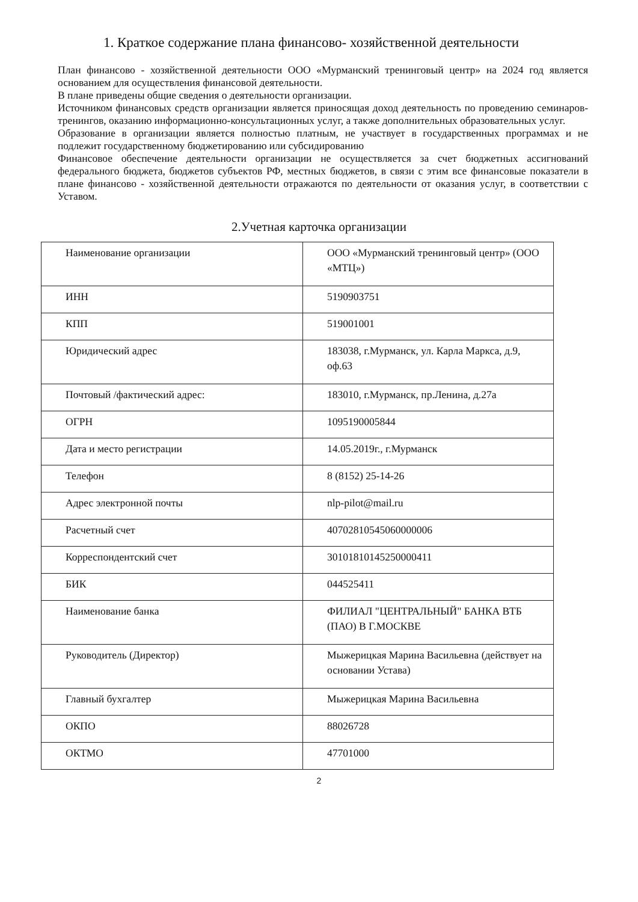1. Краткое содержание плана финансово- хозяйственной деятельности
План финансово - хозяйственной деятельности ООО «Мурманский тренинговый центр» на 2024 год является основанием для осуществления финансовой деятельности.
В плане приведены общие сведения о деятельности организации.
Источником финансовых средств организации является приносящая доход деятельность по проведению семинаров-тренингов, оказанию информационно-консультационных услуг, а также дополнительных образовательных услуг.
Образование в организации является полностью платным, не участвует в государственных программах и не подлежит государственному бюджетированию или субсидированию
Финансовое обеспечение деятельности организации не осуществляется за счет бюджетных ассигнований федерального бюджета, бюджетов субъектов РФ, местных бюджетов, в связи с этим все финансовые показатели в плане финансово - хозяйственной деятельности отражаются по деятельности от оказания услуг, в соответствии с Уставом.
2.Учетная карточка организации
| Наименование организации | ООО «Мурманский тренинговый центр» (ООО «МТЦ») |
| ИНН | 5190903751 |
| КПП | 519001001 |
| Юридический адрес | 183038, г.Мурманск, ул. Карла Маркса, д.9, оф.63 |
| Почтовый /фактический адрес: | 183010, г.Мурманск, пр.Ленина, д.27а |
| ОГРН | 1095190005844 |
| Дата и место регистрации | 14.05.2019г., г.Мурманск |
| Телефон | 8 (8152) 25-14-26 |
| Адрес электронной почты | nlp-pilot@mail.ru |
| Расчетный счет | 40702810545060000006 |
| Корреспондентский счет | 30101810145250000411 |
| БИК | 044525411 |
| Наименование банка | ФИЛИАЛ "ЦЕНТРАЛЬНЫЙ" БАНКА ВТБ (ПАО) В Г.МОСКВЕ |
| Руководитель (Директор) | Мыжерицкая Марина Васильевна (действует на основании Устава) |
| Главный бухгалтер | Мыжерицкая Марина Васильевна |
| ОКПО | 88026728 |
| ОКТМО | 47701000 |
2